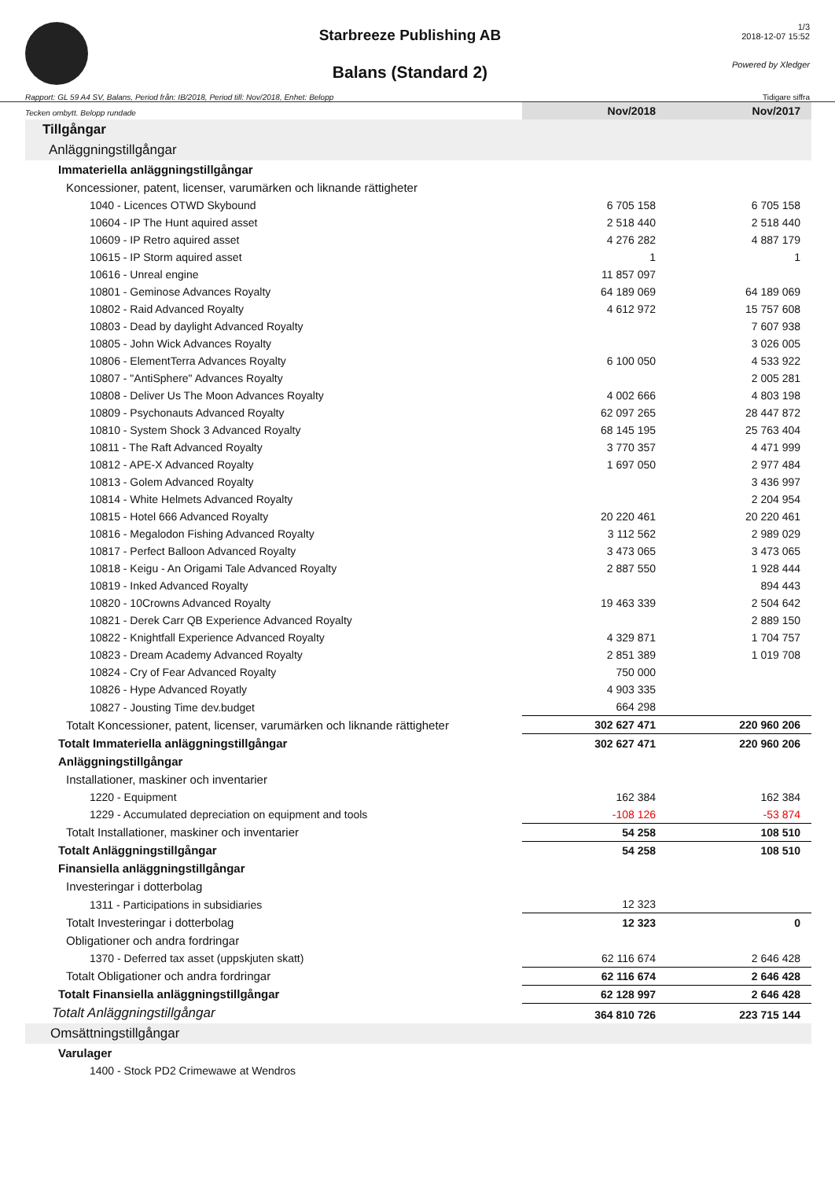Starbreeze Publishing AB
Balans (Standard 2)
1/3
2018-12-07 15:52
Powered by Xledger
Rapport: GL 59 A4 SV, Balans, Period från: IB/2018, Period till: Nov/2018, Enhet: Belopp Tidigare siffra
| Tecken ombytt. Belopp rundade | Nov/2018 | Nov/2017 |
| Tillgångar | | |
| Anläggningstillgångar | | |
| Immateriella anläggningstillgångar | | |
| Koncessioner, patent, licenser, varumärken och liknande rättigheter | | |
| 1040 - Licences OTWD Skybound | 6 705 158 | 6 705 158 |
| 10604 - IP The Hunt aquired asset | 2 518 440 | 2 518 440 |
| 10609 - IP Retro aquired asset | 4 276 282 | 4 887 179 |
| 10615 - IP Storm aquired asset | 1 | 1 |
| 10616 - Unreal engine | 11 857 097 | |
| 10801 - Geminose Advances Royalty | 64 189 069 | 64 189 069 |
| 10802 - Raid Advanced Royalty | 4 612 972 | 15 757 608 |
| 10803 - Dead by daylight Advanced Royalty | | 7 607 938 |
| 10805 - John Wick Advances Royalty | | 3 026 005 |
| 10806 - ElementTerra Advances Royalty | 6 100 050 | 4 533 922 |
| 10807 - "AntiSphere" Advances Royalty | | 2 005 281 |
| 10808 - Deliver Us The Moon Advances Royalty | 4 002 666 | 4 803 198 |
| 10809 - Psychonauts Advanced Royalty | 62 097 265 | 28 447 872 |
| 10810 - System Shock 3 Advanced Royalty | 68 145 195 | 25 763 404 |
| 10811 - The Raft Advanced Royalty | 3 770 357 | 4 471 999 |
| 10812 - APE-X Advanced Royalty | 1 697 050 | 2 977 484 |
| 10813 - Golem Advanced Royalty | | 3 436 997 |
| 10814 - White Helmets Advanced Royalty | | 2 204 954 |
| 10815 - Hotel 666 Advanced Royalty | 20 220 461 | 20 220 461 |
| 10816 - Megalodon Fishing Advanced Royalty | 3 112 562 | 2 989 029 |
| 10817 - Perfect Balloon Advanced Royalty | 3 473 065 | 3 473 065 |
| 10818 - Keigu - An Origami Tale Advanced Royalty | 2 887 550 | 1 928 444 |
| 10819 - Inked Advanced Royalty | | 894 443 |
| 10820 - 10Crowns Advanced Royalty | 19 463 339 | 2 504 642 |
| 10821 - Derek Carr QB Experience Advanced Royalty | | 2 889 150 |
| 10822 - Knightfall Experience Advanced Royalty | 4 329 871 | 1 704 757 |
| 10823 - Dream Academy Advanced Royalty | 2 851 389 | 1 019 708 |
| 10824 - Cry of Fear Advanced Royalty | 750 000 | |
| 10826 - Hype Advanced Royatly | 4 903 335 | |
| 10827 - Jousting Time dev.budget | 664 298 | |
| Totalt Koncessioner, patent, licenser, varumärken och liknande rättigheter | 302 627 471 | 220 960 206 |
| Totalt Immateriella anläggningstillgångar | 302 627 471 | 220 960 206 |
| Anläggningstillgångar | | |
| Installationer, maskiner och inventarier | | |
| 1220 - Equipment | 162 384 | 162 384 |
| 1229 - Accumulated depreciation on equipment and tools | -108 126 | -53 874 |
| Totalt Installationer, maskiner och inventarier | 54 258 | 108 510 |
| Totalt Anläggningstillgångar | 54 258 | 108 510 |
| Finansiella anläggningstillgångar | | |
| Investeringar i dotterbolag | | |
| 1311 - Participations in subsidiaries | 12 323 | |
| Totalt Investeringar i dotterbolag | 12 323 | 0 |
| Obligationer och andra fordringar | | |
| 1370 - Deferred tax asset (uppskjuten skatt) | 62 116 674 | 2 646 428 |
| Totalt Obligationer och andra fordringar | 62 116 674 | 2 646 428 |
| Totalt Finansiella anläggningstillgångar | 62 128 997 | 2 646 428 |
| Totalt Anläggningstillgångar | 364 810 726 | 223 715 144 |
| Omsättningstillgångar | | |
| Varulager | | |
| 1400 - Stock PD2 Crimewawe at Wendros | | |